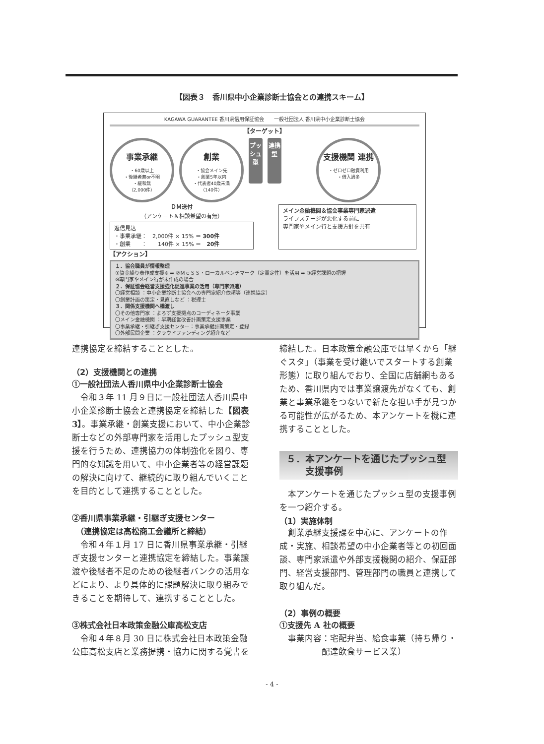【図表３　香川県中小企業診断士協会との連携スキーム】
KAGAWA GUARANTEE 香川県信用保証協会　　一般社団法人 香川県中小企業診断士協会
【ターゲット】
事業承継
・60歳以上
・後継者無or不明
・緩和無
（2,000件）
創業
・協会メイン先
・創業5年以内
・代表者40歳未満
（140件）
プッシュ型
連携型
支援機関 連携
・ゼロゼロ融資利用
・借入過多
ＤＭ送付
（アンケート＆相談希望の有無）
返信見込
・事業承継：　2,000件 × 15% ＝ 300件
・創業　　：　　140件 × 15% ＝　20件
メイン金融機関＆協会事業専門家派遣
ライフステージが悪化する前に
専門家やメイン行と支援方針を共有
【アクション】
１．協会職員が情報整理
①資金繰り表作成支援※ ➡ ②ＭｃＳＳ・ローカルベンチマーク（定量定性）を活用 ➡ ③経営課題の把握
※専門家やメイン行が未作成の場合
２．保証協会経営支援強化促進事業の活用（専門家派遣）
〇経営相談 ：中小企業診断士協会への専門家紹介依頼等（連携協定）
〇創業計画の策定・見直しなど ：税理士
３．関係支援機関へ橋渡し
〇その他専門家 ：よろず支援拠点のコーディネータ事業
〇メイン金融機関 ：早期経営改善計画策定支援事業
〇事業承継・引継ぎ支援センター：事業承継計画策定・登録
〇外部民間企業 ：クラウドファンディング紹介など
連携協定を締結することとした。
（2）支援機関との連携
①一般社団法人香川県中小企業診断士協会
令和３年 11 月９日に一般社団法人香川県中小企業診断士協会と連携協定を締結した【図表3】。事業承継・創業支援において、中小企業診断士などの外部専門家を活用したプッシュ型支援を行うため、連携協力の体制強化を図り、専門的な知識を用いて、中小企業者等の経営課題の解決に向けて、継続的に取り組んでいくことを目的として連携することとした。
②香川県事業承継・引継ぎ支援センター
　（連携協定は高松商工会議所と締結）
令和４年１月 17 日に香川県事業承継・引継ぎ支援センターと連携協定を締結した。事業譲渡や後継者不足のための後継者バンクの活用などにより、より具体的に課題解決に取り組みできることを期待して、連携することとした。
③株式会社日本政策金融公庫高松支店
令和４年８月 30 日に株式会社日本政策金融公庫高松支店と業務提携・協力に関する覚書を
締結した。日本政策金融公庫では早くから「継ぐスタ」（事業を受け継いでスタートする創業形態）に取り組んでおり、全国に店舗網もあるため、香川県内では事業譲渡先がなくても、創業と事業承継をつないで新たな担い手が見つかる可能性が広がるため、本アンケートを機に連携することとした。
５．本アンケートを通じたプッシュ型
　　支援事例
本アンケートを通じたプッシュ型の支援事例を一つ紹介する。
（1）実施体制
創業承継支援課を中心に、アンケートの作成・実施、相談希望の中小企業者等との初回面談、専門家派遣や外部支援機関の紹介、保証部門、経営支援部門、管理部門の職員と連携して取り組んだ。
（2）事例の概要
①支援先 A 社の概要
事業内容：宅配弁当、給食事業（持ち帰り・
　　　　　配達飲食サービス業）
- 4 -